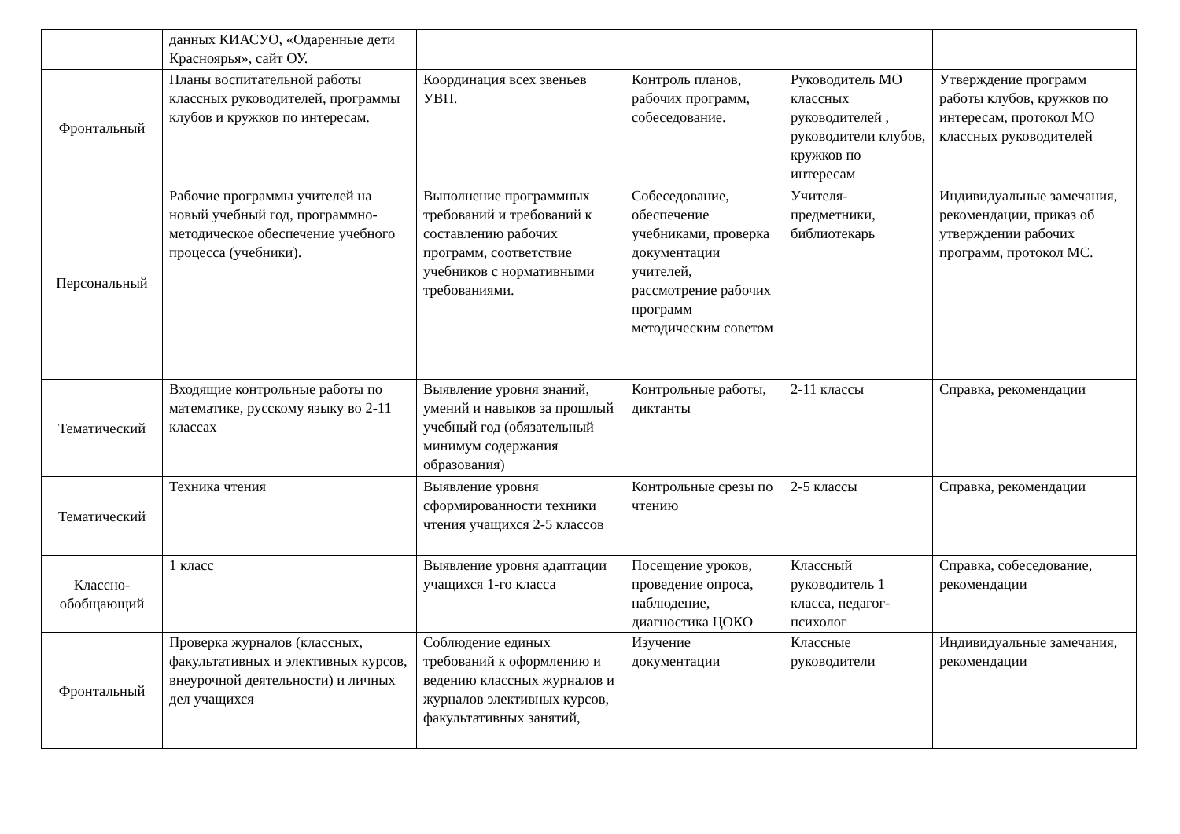| | данных КИАСУО, «Одаренные дети Красноярья», сайт ОУ. | | | | |
| Фронтальный | Планы воспитательной работы классных руководителей, программы клубов и кружков по интересам. | Координация всех звеньев УВП. | Контроль планов, рабочих программ, собеседование. | Руководитель МО классных руководителей , руководители клубов, кружков по интересам | Утверждение программ работы клубов, кружков по интересам, протокол МО классных руководителей |
| Персональный | Рабочие программы учителей на новый учебный год, программно-методическое обеспечение учебного процесса (учебники). | Выполнение программных требований и требований к составлению рабочих программ, соответствие учебников с нормативными требованиями. | Собеседование, обеспечение учебниками, проверка документации учителей, рассмотрение рабочих программ методическим советом | Учителя-предметники, библиотекарь | Индивидуальные замечания, рекомендации, приказ об утверждении рабочих программ, протокол МС. |
| Тематический | Входящие контрольные работы по математике, русскому языку во 2-11 классах | Выявление уровня знаний, умений и навыков за прошлый учебный год (обязательный минимум содержания образования) | Контрольные работы, диктанты | 2-11 классы | Справка, рекомендации |
| Тематический | Техника чтения | Выявление уровня сформированности техники чтения учащихся 2-5 классов | Контрольные срезы по чтению | 2-5 классы | Справка, рекомендации |
| Классно-обобщающий | 1 класс | Выявление уровня адаптации учащихся 1-го класса | Посещение уроков, проведение опроса, наблюдение, диагностика ЦОКО | Классный руководитель 1 класса, педагог-психолог | Справка, собеседование, рекомендации |
| Фронтальный | Проверка журналов (классных, факультативных и элективных курсов, внеурочной деятельности) и личных дел учащихся | Соблюдение единых требований к оформлению и ведению классных журналов и журналов элективных курсов, факультативных занятий, | Изучение документации | Классные руководители | Индивидуальные замечания, рекомендации |